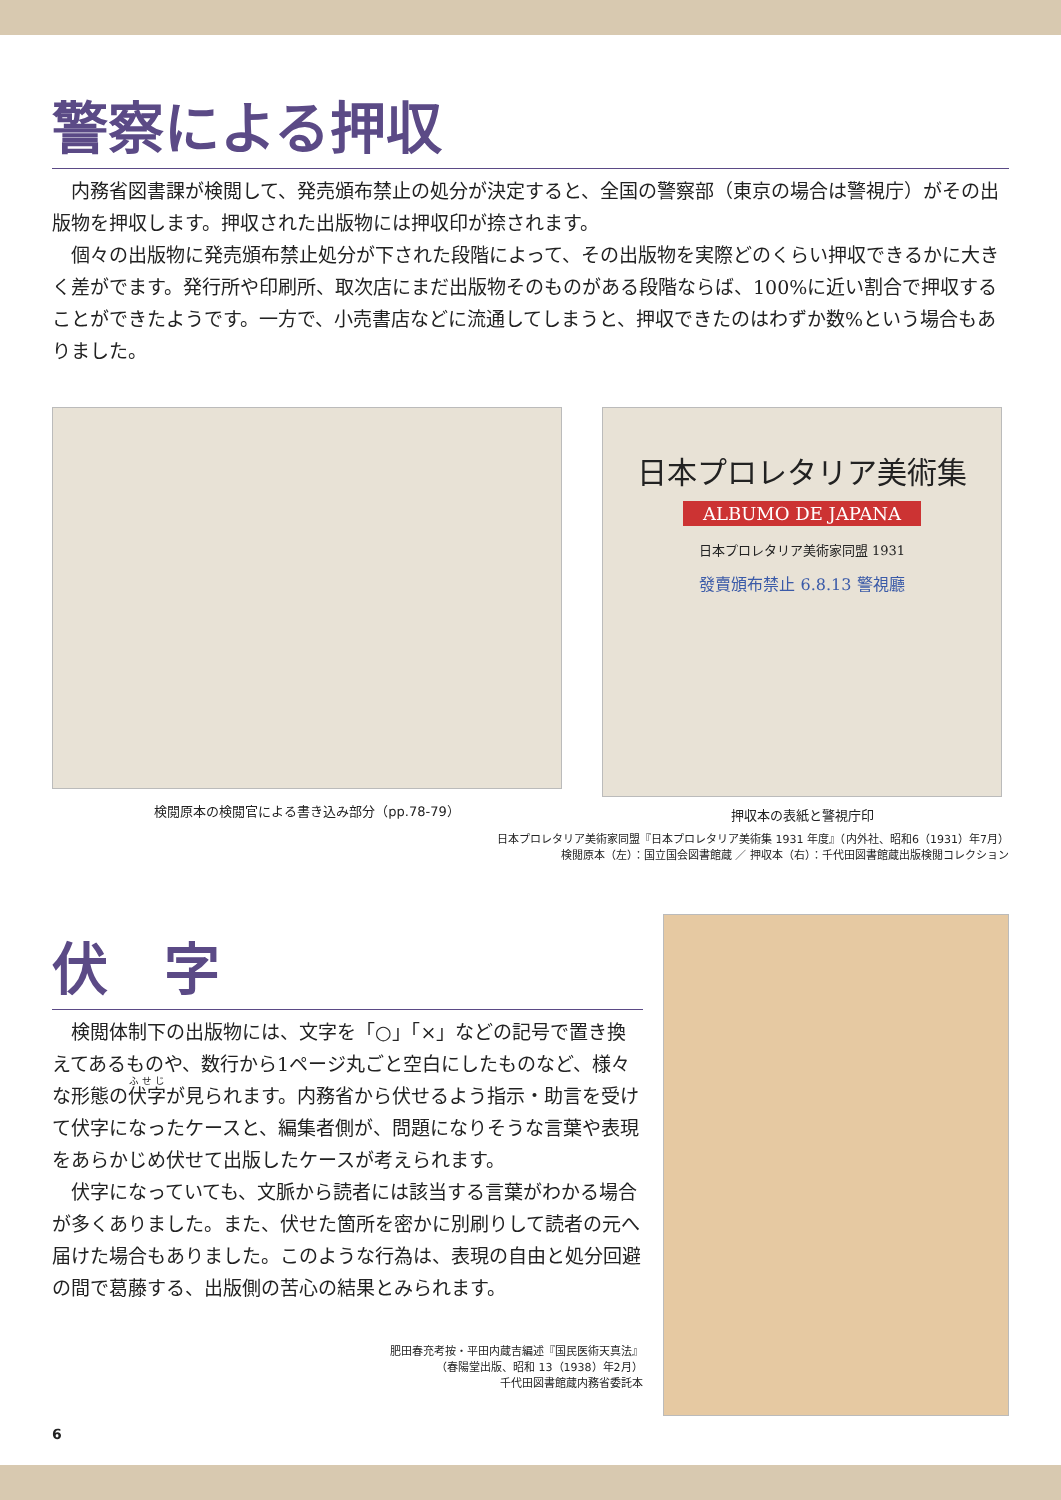警察による押収
内務省図書課が検閲して、発売頒布禁止の処分が決定すると、全国の警察部（東京の場合は警視庁）がその出版物を押収します。押収された出版物には押収印が捺されます。
個々の出版物に発売頒布禁止処分が下された段階によって、その出版物を実際どのくらい押収できるかに大きく差がでます。発行所や印刷所、取次店にまだ出版物そのものがある段階ならば、100%に近い割合で押収することができたようです。一方で、小売書店などに流通してしまうと、押収できたのはわずか数%という場合もありました。
検閲原本の検閲官による書き込み部分（pp.78-79）
日本プロレタリア美術集
ALBUMO DE JAPANA
日本プロレタリア美術家同盟 1931
發賣頒布禁止 6.8.13 警視廳
押収本の表紙と警視庁印
日本プロレタリア美術家同盟『日本プロレタリア美術集 1931 年度』（内外社、昭和6（1931）年7月）
検閲原本（左）：国立国会図書館蔵 ／ 押収本（右）：千代田図書館蔵出版検閲コレクション
伏　字
検閲体制下の出版物には、文字を「○」「×」などの記号で置き換えてあるものや、数行から1ページ丸ごと空白にしたものなど、様々な形態の伏字が見られます。内務省から伏せるよう指示・助言を受けて伏字になったケースと、編集者側が、問題になりそうな言葉や表現をあらかじめ伏せて出版したケースが考えられます。
伏字になっていても、文脈から読者には該当する言葉がわかる場合が多くありました。また、伏せた箇所を密かに別刷りして読者の元へ届けた場合もありました。このような行為は、表現の自由と処分回避の間で葛藤する、出版側の苦心の結果とみられます。
肥田春充考按・平田内蔵吉編述『国民医術天真法』
（春陽堂出版、昭和 13（1938）年2月）
千代田図書館蔵内務省委託本
6